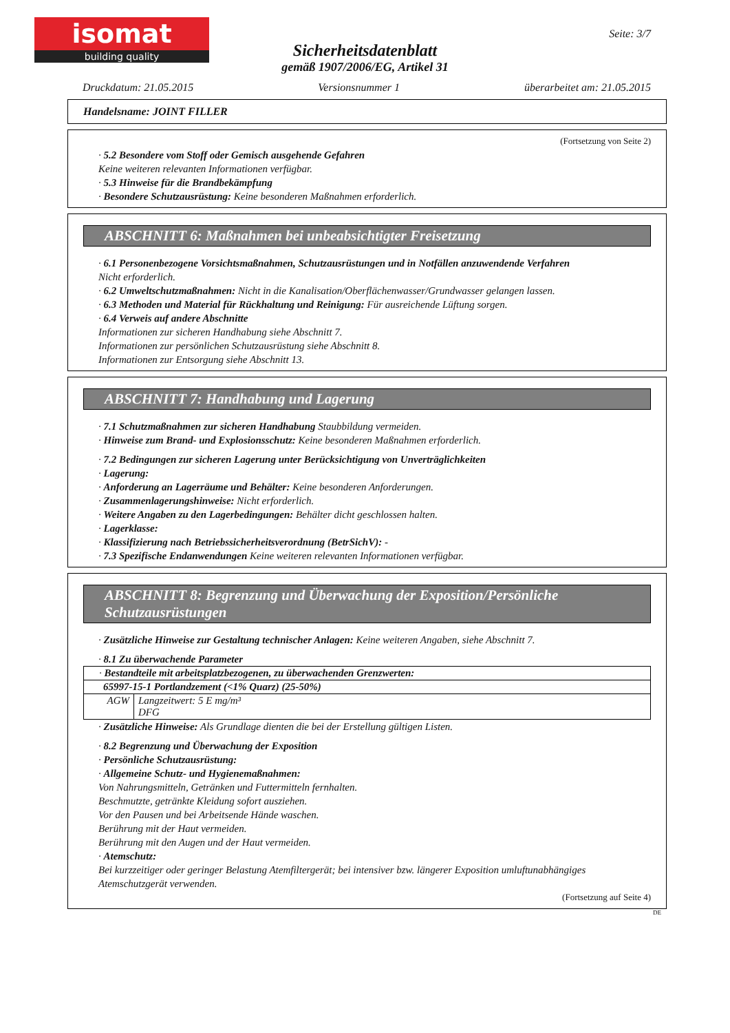isomat
building quality
Seite: 3/7
Sicherheitsdatenblatt
gemäß 1907/2006/EG, Artikel 31
Druckdatum: 21.05.2015 Versionsnummer 1 überarbeitet am: 21.05.2015
Handelsname: JOINT FILLER
(Fortsetzung von Seite 2)
· 5.2 Besondere vom Stoff oder Gemisch ausgehende Gefahren
Keine weiteren relevanten Informationen verfügbar.
· 5.3 Hinweise für die Brandbekämpfung
· Besondere Schutzausrüstung: Keine besonderen Maßnahmen erforderlich.
ABSCHNITT 6: Maßnahmen bei unbeabsichtigter Freisetzung
· 6.1 Personenbezogene Vorsichtsmaßnahmen, Schutzausrüstungen und in Notfällen anzuwendende Verfahren
Nicht erforderlich.
· 6.2 Umweltschutzmaßnahmen: Nicht in die Kanalisation/Oberflächenwasser/Grundwasser gelangen lassen.
· 6.3 Methoden und Material für Rückhaltung und Reinigung: Für ausreichende Lüftung sorgen.
· 6.4 Verweis auf andere Abschnitte
Informationen zur sicheren Handhabung siehe Abschnitt 7.
Informationen zur persönlichen Schutzausrüstung siehe Abschnitt 8.
Informationen zur Entsorgung siehe Abschnitt 13.
ABSCHNITT 7: Handhabung und Lagerung
· 7.1 Schutzmaßnahmen zur sicheren Handhabung Staubbildung vermeiden.
· Hinweise zum Brand- und Explosionsschutz: Keine besonderen Maßnahmen erforderlich.
· 7.2 Bedingungen zur sicheren Lagerung unter Berücksichtigung von Unverträglichkeiten
· Lagerung:
· Anforderung an Lagerräume und Behälter: Keine besonderen Anforderungen.
· Zusammenlagerungshinweise: Nicht erforderlich.
· Weitere Angaben zu den Lagerbedingungen: Behälter dicht geschlossen halten.
· Lagerklasse:
· Klassifizierung nach Betriebssicherheitsverordnung (BetrSichV): -
· 7.3 Spezifische Endanwendungen Keine weiteren relevanten Informationen verfügbar.
ABSCHNITT 8: Begrenzung und Überwachung der Exposition/Persönliche Schutzausrüstungen
· Zusätzliche Hinweise zur Gestaltung technischer Anlagen: Keine weiteren Angaben, siehe Abschnitt 7.
· 8.1 Zu überwachende Parameter
| · Bestandteile mit arbeitsplatzbezogenen, zu überwachenden Grenzwerten: | |
| 65997-15-1 Portlandzement (<1% Quarz) (25-50%) | |
| AGW | Langzeitwert: 5 E mg/m³ DFG |
· Zusätzliche Hinweise: Als Grundlage dienten die bei der Erstellung gültigen Listen.
· 8.2 Begrenzung und Überwachung der Exposition
· Persönliche Schutzausrüstung:
· Allgemeine Schutz- und Hygienemaßnahmen:
Von Nahrungsmitteln, Getränken und Futtermitteln fernhalten.
Beschmutzte, getränkte Kleidung sofort ausziehen.
Vor den Pausen und bei Arbeitsende Hände waschen.
Berührung mit der Haut vermeiden.
Berührung mit den Augen und der Haut vermeiden.
· Atemschutz:
Bei kurzzeitiger oder geringer Belastung Atemfiltergerät; bei intensiver bzw. längerer Exposition umluftunabhängiges Atemschutzgerät verwenden.
(Fortsetzung auf Seite 4)
DE